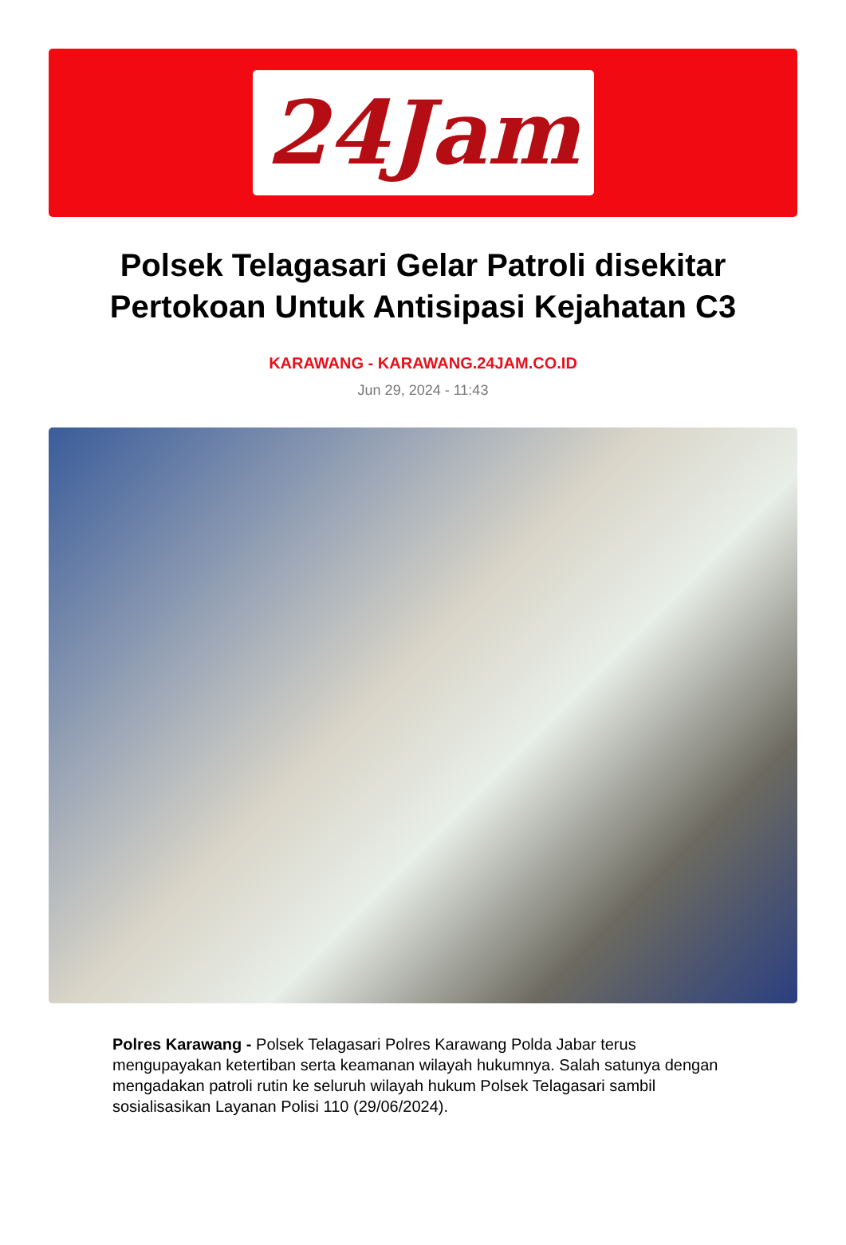24Jam
Polsek Telagasari Gelar Patroli disekitar Pertokoan Untuk Antisipasi Kejahatan C3
KARAWANG - KARAWANG.24JAM.CO.ID
Jun 29, 2024 - 11:43
Polres Karawang - Polsek Telagasari Polres Karawang Polda Jabar terus mengupayakan ketertiban serta keamanan wilayah hukumnya. Salah satunya dengan mengadakan patroli rutin ke seluruh wilayah hukum Polsek Telagasari sambil sosialisasikan Layanan Polisi 110 (29/06/2024).